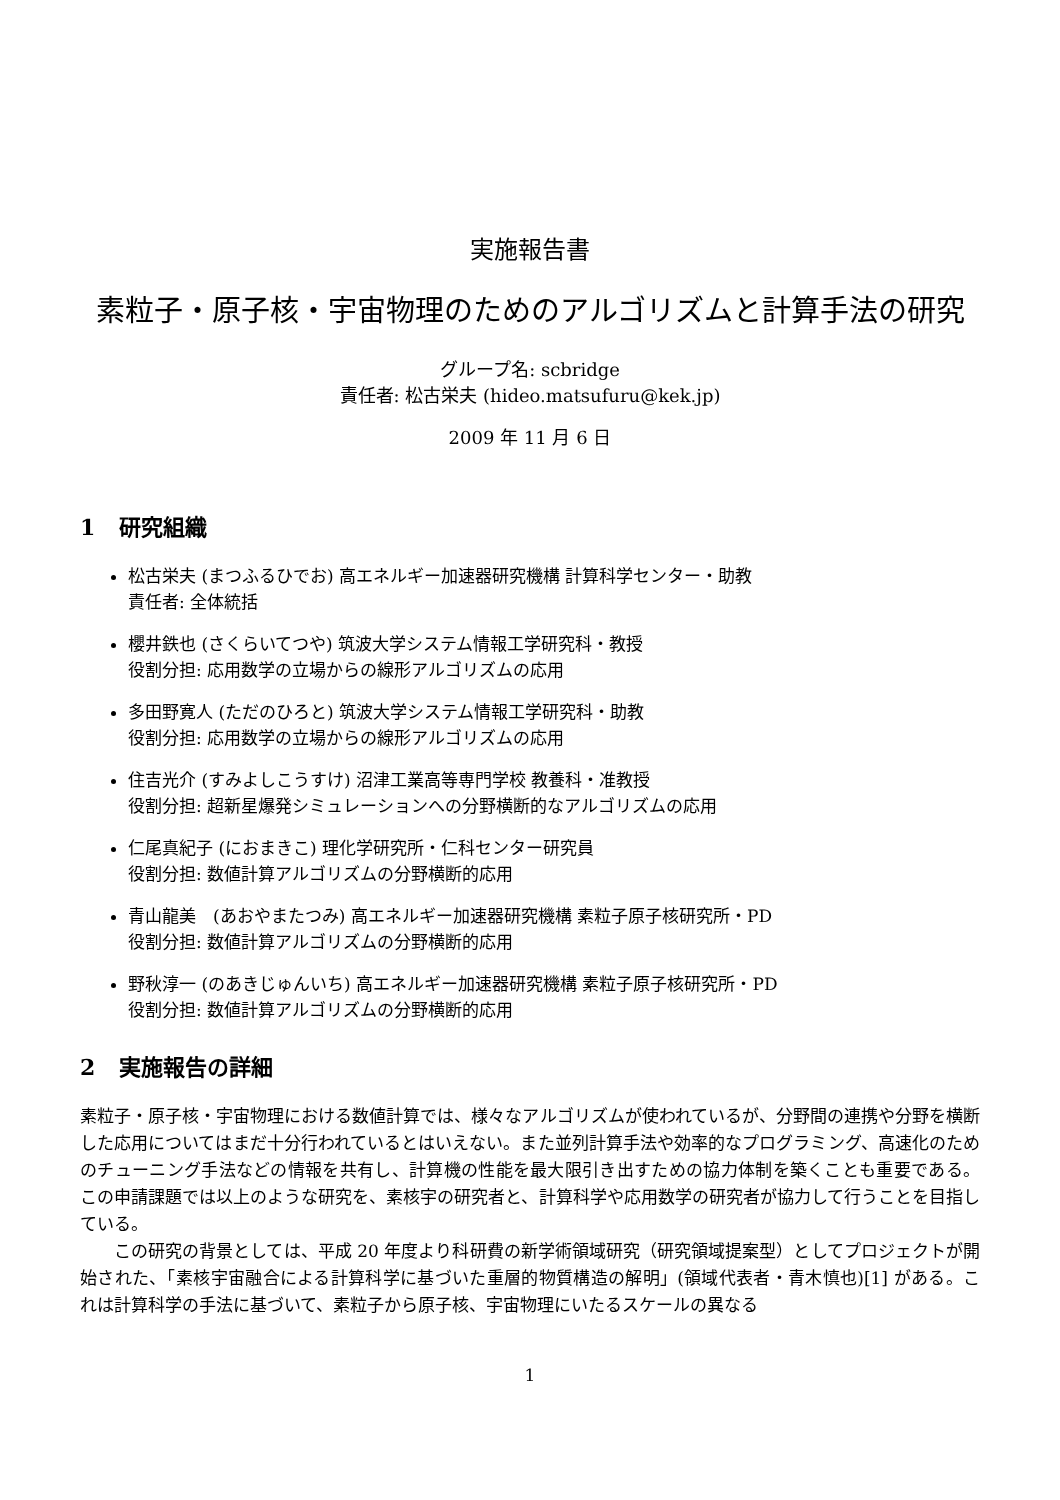実施報告書
素粒子・原子核・宇宙物理のためのアルゴリズムと計算手法の研究
グループ名: scbridge
責任者: 松古栄夫 (hideo.matsufuru@kek.jp)
2009 年 11 月 6 日
1 研究組織
松古栄夫 (まつふるひでお) 高エネルギー加速器研究機構 計算科学センター・助教
責任者: 全体統括
櫻井鉄也 (さくらいてつや) 筑波大学システム情報工学研究科・教授
役割分担: 応用数学の立場からの線形アルゴリズムの応用
多田野寛人 (ただのひろと) 筑波大学システム情報工学研究科・助教
役割分担: 応用数学の立場からの線形アルゴリズムの応用
住吉光介 (すみよしこうすけ) 沼津工業高等専門学校 教養科・准教授
役割分担: 超新星爆発シミュレーションへの分野横断的なアルゴリズムの応用
仁尾真紀子 (におまきこ) 理化学研究所・仁科センター研究員
役割分担: 数値計算アルゴリズムの分野横断的応用
青山龍美　(あおやまたつみ) 高エネルギー加速器研究機構 素粒子原子核研究所・PD
役割分担: 数値計算アルゴリズムの分野横断的応用
野秋淳一 (のあきじゅんいち) 高エネルギー加速器研究機構 素粒子原子核研究所・PD
役割分担: 数値計算アルゴリズムの分野横断的応用
2 実施報告の詳細
素粒子・原子核・宇宙物理における数値計算では、様々なアルゴリズムが使われているが、分野間の連携や分野を横断した応用についてはまだ十分行われているとはいえない。また並列計算手法や効率的なプログラミング、高速化のためのチューニング手法などの情報を共有し、計算機の性能を最大限引き出すための協力体制を築くことも重要である。この申請課題では以上のような研究を、素核宇の研究者と、計算科学や応用数学の研究者が協力して行うことを目指している。
この研究の背景としては、平成 20 年度より科研費の新学術領域研究（研究領域提案型）としてプロジェクトが開始された、「素核宇宙融合による計算科学に基づいた重層的物質構造の解明」(領域代表者・青木慎也)[1] がある。これは計算科学の手法に基づいて、素粒子から原子核、宇宙物理にいたるスケールの異なる
1